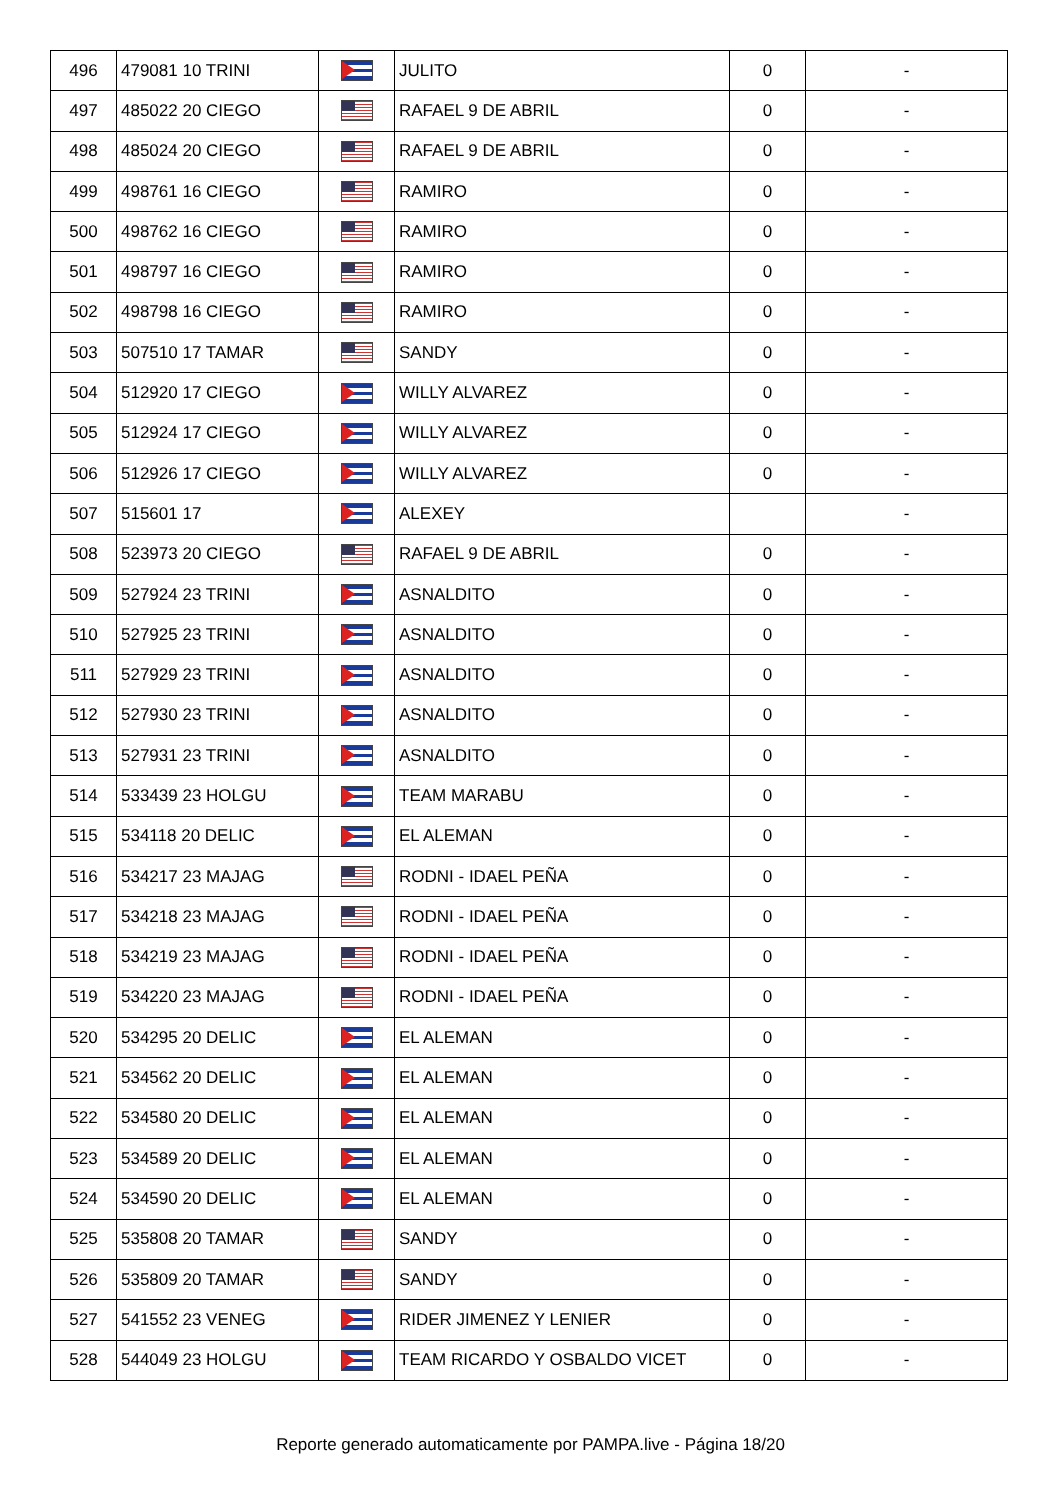| 496 | 479081 10 TRINI | | JULITO | 0 | - |
| 497 | 485022 20 CIEGO | | RAFAEL 9 DE ABRIL | 0 | - |
| 498 | 485024 20 CIEGO | | RAFAEL 9 DE ABRIL | 0 | - |
| 499 | 498761 16 CIEGO | | RAMIRO | 0 | - |
| 500 | 498762 16 CIEGO | | RAMIRO | 0 | - |
| 501 | 498797 16 CIEGO | | RAMIRO | 0 | - |
| 502 | 498798 16 CIEGO | | RAMIRO | 0 | - |
| 503 | 507510 17 TAMAR | | SANDY | 0 | - |
| 504 | 512920 17 CIEGO | | WILLY ALVAREZ | 0 | - |
| 505 | 512924 17 CIEGO | | WILLY ALVAREZ | 0 | - |
| 506 | 512926 17 CIEGO | | WILLY ALVAREZ | 0 | - |
| 507 | 515601 17 | | ALEXEY | | - |
| 508 | 523973 20 CIEGO | | RAFAEL 9 DE ABRIL | 0 | - |
| 509 | 527924 23 TRINI | | ASNALDITO | 0 | - |
| 510 | 527925 23 TRINI | | ASNALDITO | 0 | - |
| 511 | 527929 23 TRINI | | ASNALDITO | 0 | - |
| 512 | 527930 23 TRINI | | ASNALDITO | 0 | - |
| 513 | 527931 23 TRINI | | ASNALDITO | 0 | - |
| 514 | 533439 23 HOLGU | | TEAM MARABU | 0 | - |
| 515 | 534118 20 DELIC | | EL ALEMAN | 0 | - |
| 516 | 534217 23 MAJAG | | RODNI - IDAEL PEÑA | 0 | - |
| 517 | 534218 23 MAJAG | | RODNI - IDAEL PEÑA | 0 | - |
| 518 | 534219 23 MAJAG | | RODNI - IDAEL PEÑA | 0 | - |
| 519 | 534220 23 MAJAG | | RODNI - IDAEL PEÑA | 0 | - |
| 520 | 534295 20 DELIC | | EL ALEMAN | 0 | - |
| 521 | 534562 20 DELIC | | EL ALEMAN | 0 | - |
| 522 | 534580 20 DELIC | | EL ALEMAN | 0 | - |
| 523 | 534589 20 DELIC | | EL ALEMAN | 0 | - |
| 524 | 534590 20 DELIC | | EL ALEMAN | 0 | - |
| 525 | 535808 20 TAMAR | | SANDY | 0 | - |
| 526 | 535809 20 TAMAR | | SANDY | 0 | - |
| 527 | 541552 23 VENEG | | RIDER JIMENEZ Y LENIER | 0 | - |
| 528 | 544049 23 HOLGU | | TEAM RICARDO Y OSBALDO VICET | 0 | - |
Reporte generado automaticamente por PAMPA.live - Página 18/20